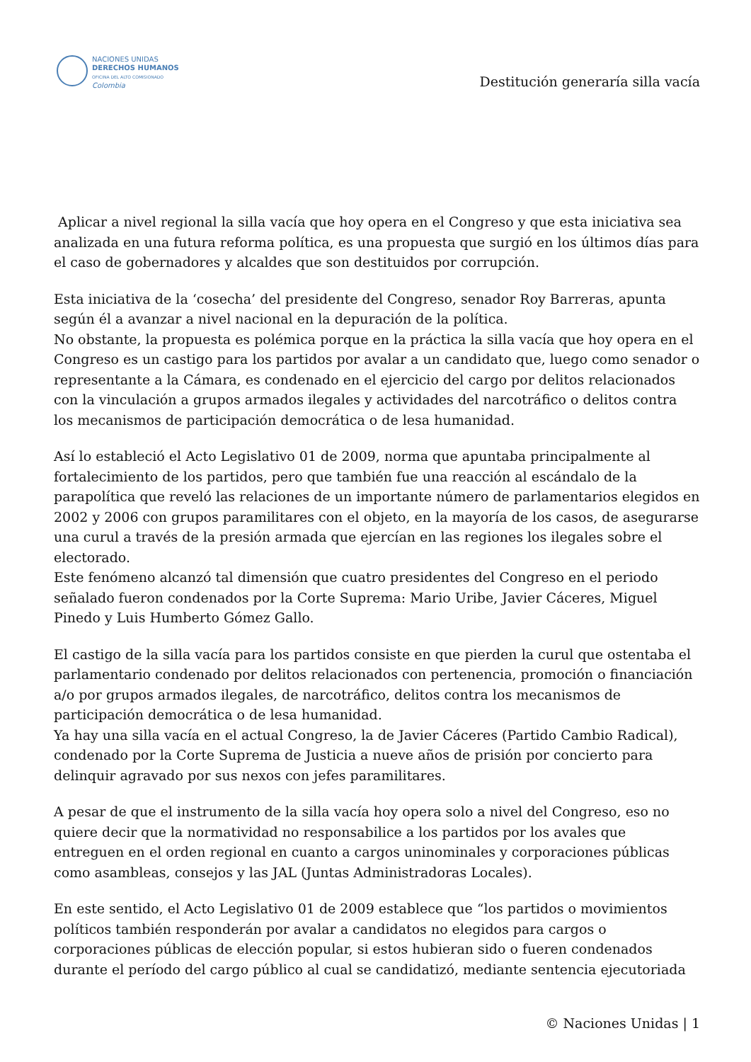NACIONES UNIDAS
DERECHOS HUMANOS
OFICINA DEL ALTO COMISIONADO
Colombia
Destitución generaría silla vacía
Aplicar a nivel regional la silla vacía que hoy opera en el Congreso y que esta iniciativa sea analizada en una futura reforma política, es una propuesta que surgió en los últimos días para el caso de gobernadores y alcaldes que son destituidos por corrupción.
Esta iniciativa de la ‘cosecha’ del presidente del Congreso, senador Roy Barreras, apunta según él a avanzar a nivel nacional en la depuración de la política.
No obstante, la propuesta es polémica porque en la práctica la silla vacía que hoy opera en el Congreso es un castigo para los partidos por avalar a un candidato que, luego como senador o representante a la Cámara, es condenado en el ejercicio del cargo por delitos relacionados con la vinculación a grupos armados ilegales y actividades del narcotráfico o delitos contra los mecanismos de participación democrática o de lesa humanidad.
Así lo estableció el Acto Legislativo 01 de 2009, norma que apuntaba principalmente al fortalecimiento de los partidos, pero que también fue una reacción al escándalo de la parapolítica que reveló las relaciones de un importante número de parlamentarios elegidos en 2002 y 2006 con grupos paramilitares con el objeto, en la mayoría de los casos, de asegurarse una curul a través de la presión armada que ejercían en las regiones los ilegales sobre el electorado.
Este fenómeno alcanzó tal dimensión que cuatro presidentes del Congreso en el periodo señalado fueron condenados por la Corte Suprema: Mario Uribe, Javier Cáceres, Miguel Pinedo y Luis Humberto Gómez Gallo.
El castigo de la silla vacía para los partidos consiste en que pierden la curul que ostentaba el parlamentario condenado por delitos relacionados con pertenencia, promoción o financiación a/o por grupos armados ilegales, de narcotráfico, delitos contra los mecanismos de participación democrática o de lesa humanidad.
Ya hay una silla vacía en el actual Congreso, la de Javier Cáceres (Partido Cambio Radical), condenado por la Corte Suprema de Justicia a nueve años de prisión por concierto para delinquir agravado por sus nexos con jefes paramilitares.
A pesar de que el instrumento de la silla vacía hoy opera solo a nivel del Congreso, eso no quiere decir que la normatividad no responsabilice a los partidos por los avales que entreguen en el orden regional en cuanto a cargos uninominales y corporaciones públicas como asambleas, consejos y las JAL (Juntas Administradoras Locales).
En este sentido, el Acto Legislativo 01 de 2009 establece que “los partidos o movimientos políticos también responderán por avalar a candidatos no elegidos para cargos o corporaciones públicas de elección popular, si estos hubieran sido o fueren condenados durante el período del cargo público al cual se candidatizó, mediante sentencia ejecutoriada
© Naciones Unidas | 1